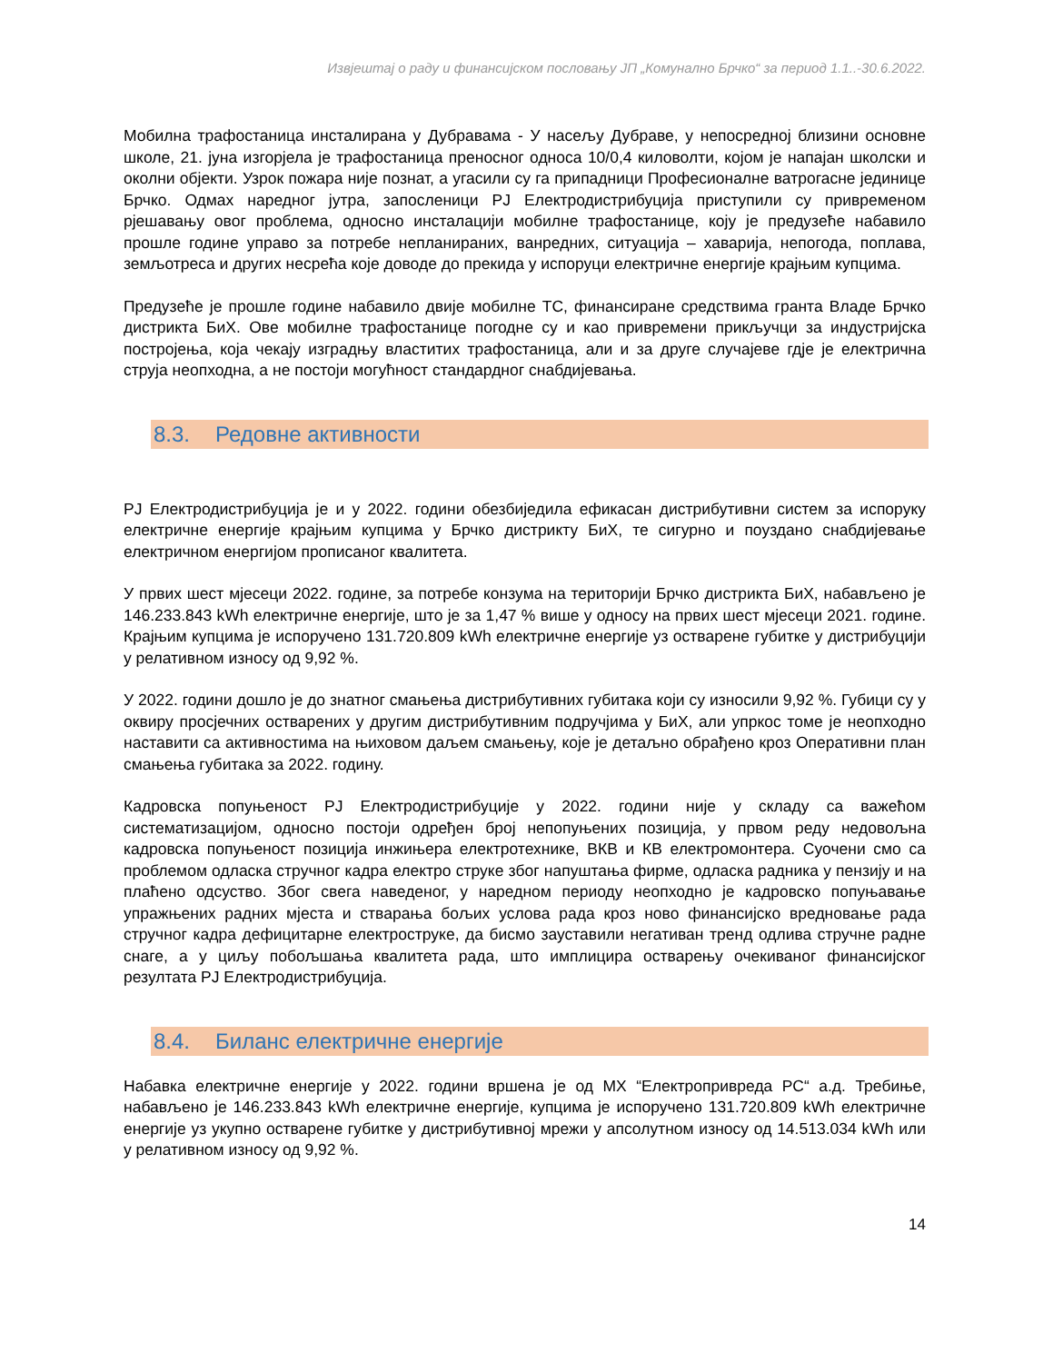Извјештај о раду и финансијском пословању ЈП „Комунално Брчко“ за период 1.1..-30.6.2022.
Мобилна трафостаница инсталирана у Дубравама - У насељу Дубраве, у непосредној близини основне школе, 21. јуна изгорјела је трафостаница преносног односа 10/0,4 киловолти, којом је напајан школски и околни објекти. Узрок пожара није познат, а угасили су га припадници Професионалне ватрогасне јединице Брчко. Одмах наредног јутра, запосленици РЈ Електродистрибуција приступили су привременом рјешавању овог проблема, односно инсталацији мобилне трафостанице, коју је предузеће набавило прошле године управо за потребе непланираних, ванредних, ситуација – хаварија, непогода, поплава, земљотреса и других несрећа које доводе до прекида у испоруци електричне енергије крајњим купцима.
Предузеће је прошле године набавило двије мобилне ТС, финансиране средствима гранта Владе Брчко дистрикта БиХ. Ове мобилне трафостанице погодне су и као привремени прикључци за индустријска постројења, која чекају изградњу властитих трафостаница, али и за друге случајеве гдје је електрична струја неопходна, а не постоји могућност стандардног снабдијевања.
8.3. Редовне активности
РЈ Електродистрибуција је и у 2022. години обезбиједила ефикасан дистрибутивни систем за испоруку електричне енергије крајњим купцима у Брчко дистрикту БиХ, те сигурно и поуздано снабдијевање електричном енергијом прописаног квалитета.
У првих шест мјесеци 2022. године, за потребе конзума на територији Брчко дистрикта БиХ, набављено је 146.233.843 kWh електричне енергије, што је за 1,47 % више у односу на првих шест мјесеци 2021. године. Крајњим купцима је испоручено 131.720.809 kWh електричне енергије уз остварене губитке у дистрибуцији у релативном износу од 9,92 %.
У 2022. години дошло је до знатног смањења дистрибутивних губитака који су износили 9,92 %. Губици су у оквиру просјечних остварених у другим дистрибутивним подручјима у БиХ, али упркос томе је неопходно наставити са активностима на њиховом даљем смањењу, које је детаљно обрађено кроз Оперативни план смањења губитака за 2022. годину.
Кадровска попуњеност РЈ Електродистрибуције у 2022. години није у складу са важећом систематизацијом, односно постоји одређен број непопуњених позиција, у првом реду недовољна кадровска попуњеност позиција инжињера електротехнике, ВКВ и КВ електромонтера. Суочени смо са проблемом одласка стручног кадра електро струке због напуштања фирме, одласка радника у пензију и на плаћено одсуство. Због свега наведеног, у наредном периоду неопходно је кадровско попуњавање упражњених радних мјеста и стварања бољих услова рада кроз ново финансијско вредновање рада стручног кадра дефицитарне електроструке, да бисмо зауставили негативан тренд одлива стручне радне снаге, а у циљу побољшања квалитета рада, што имплицира остварењу очекиваног финансијског резултата РЈ Електродистрибуција.
8.4. Биланс електричне енергије
Набавка електричне енергије у 2022. години вршена је од МХ “Електропривреда РС“ а.д. Требиње, набављено је 146.233.843 kWh електричне енергије, купцима је испоручено 131.720.809 kWh електричне енергије уз укупно остварене губитке у дистрибутивној мрежи у апсолутном износу од 14.513.034 kWh или у релативном износу од 9,92 %.
14